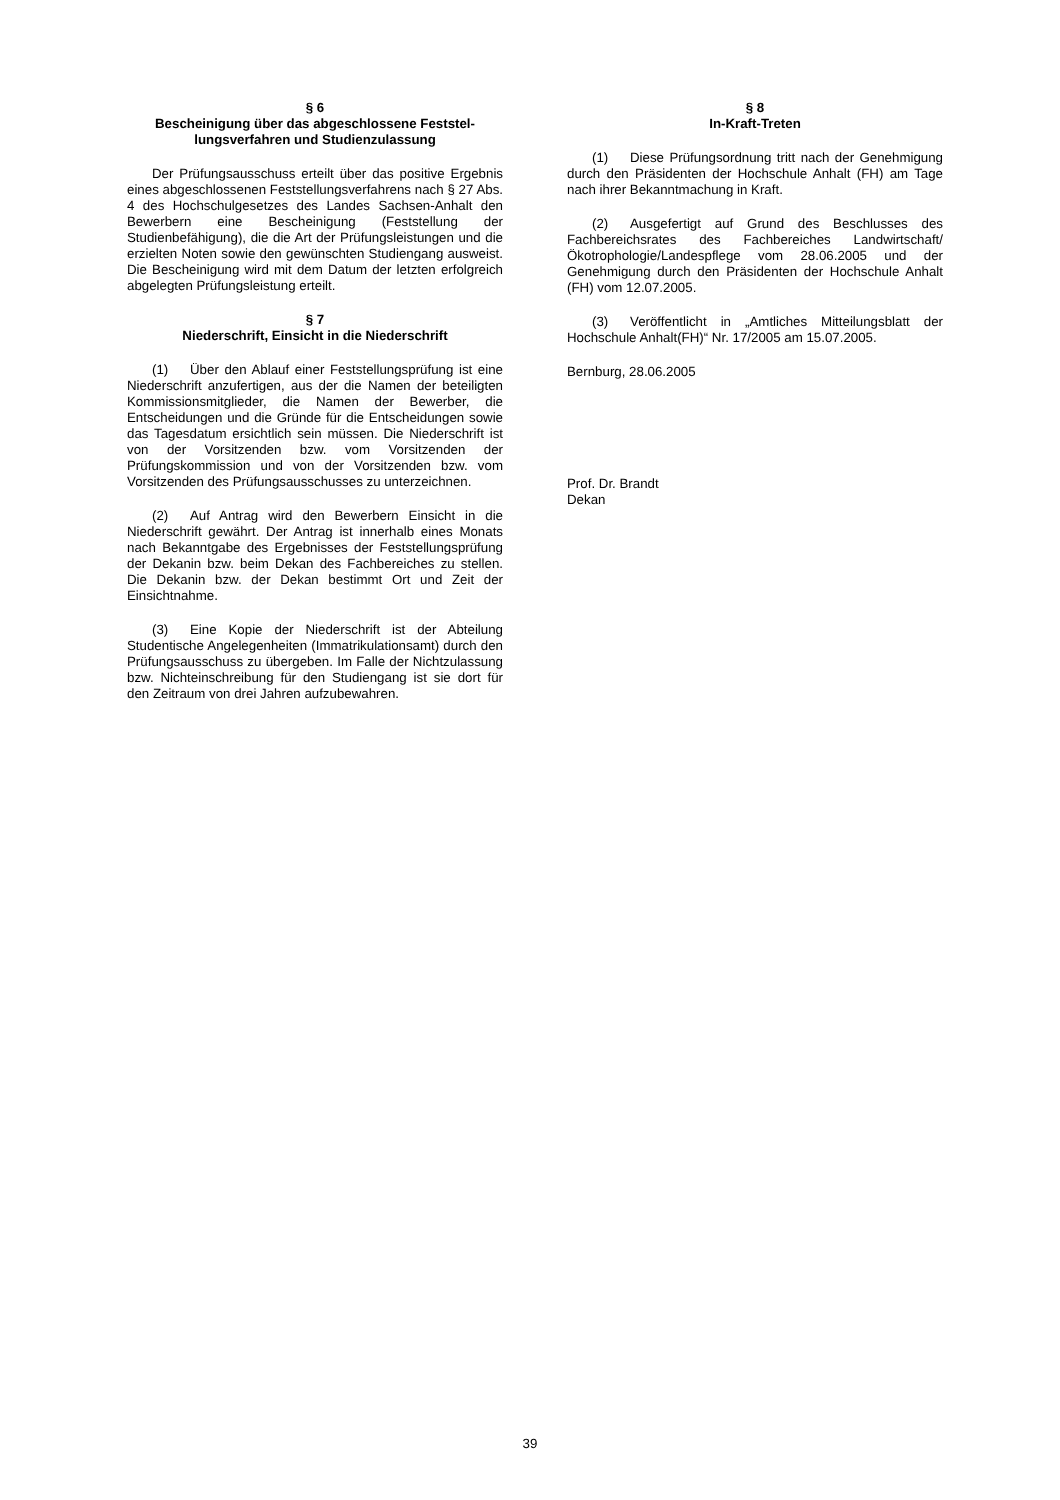§ 6
Bescheinigung über das abgeschlossene Feststel-lungsverfahren und Studienzulassung
Der Prüfungsausschuss erteilt über das positive Ergebnis eines abgeschlossenen Feststellungsverfahrens nach § 27 Abs. 4 des Hochschulgesetzes des Landes Sachsen-Anhalt den Bewerbern eine Bescheinigung (Feststellung der Studienbefähigung), die die Art der Prüfungsleistungen und die erzielten Noten sowie den gewünschten Studiengang ausweist. Die Bescheinigung wird mit dem Datum der letzten erfolgreich abgelegten Prüfungsleistung erteilt.
§ 7
Niederschrift, Einsicht in die Niederschrift
(1) Über den Ablauf einer Feststellungsprüfung ist eine Niederschrift anzufertigen, aus der die Namen der beteiligten Kommissionsmitglieder, die Namen der Bewerber, die Entscheidungen und die Gründe für die Entscheidungen sowie das Tagesdatum ersichtlich sein müssen. Die Niederschrift ist von der Vorsitzenden bzw. vom Vorsitzenden der Prüfungskommission und von der Vorsitzenden bzw. vom Vorsitzenden des Prüfungsausschusses zu unterzeichnen.
(2) Auf Antrag wird den Bewerbern Einsicht in die Niederschrift gewährt. Der Antrag ist innerhalb eines Monats nach Bekanntgabe des Ergebnisses der Feststellungsprüfung der Dekanin bzw. beim Dekan des Fachbereiches zu stellen. Die Dekanin bzw. der Dekan bestimmt Ort und Zeit der Einsichtnahme.
(3) Eine Kopie der Niederschrift ist der Abteilung Studentische Angelegenheiten (Immatrikulationsamt) durch den Prüfungsausschuss zu übergeben. Im Falle der Nichtzulassung bzw. Nichteinschreibung für den Studiengang ist sie dort für den Zeitraum von drei Jahren aufzubewahren.
§ 8
In-Kraft-Treten
(1) Diese Prüfungsordnung tritt nach der Genehmigung durch den Präsidenten der Hochschule Anhalt (FH) am Tage nach ihrer Bekanntmachung in Kraft.
(2) Ausgefertigt auf Grund des Beschlusses des Fachbereichsrates des Fachbereiches Landwirtschaft/Ökotrophologie/Landespflege vom 28.06.2005 und der Genehmigung durch den Präsidenten der Hochschule Anhalt (FH) vom 12.07.2005.
(3) Veröffentlicht in „Amtliches Mitteilungsblatt der Hochschule Anhalt(FH)“ Nr. 17/2005 am 15.07.2005.
Bernburg, 28.06.2005
Prof. Dr. Brandt
Dekan
39